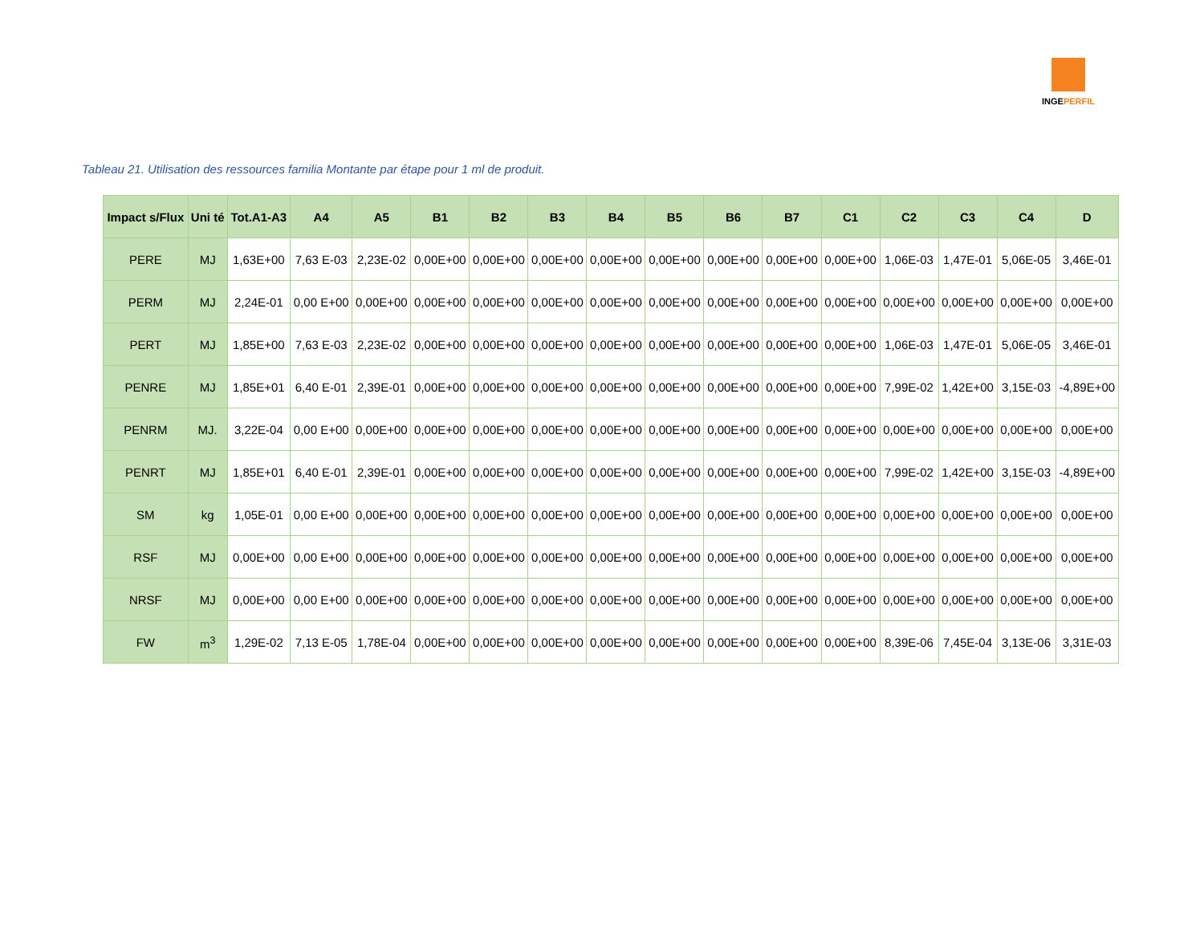INGEPERFIL
Tableau 21. Utilisation des ressources familia Montante par étape pour 1 ml de produit.
| Impact s/Flux | Uni té | Tot.A1-A3 | A4 | A5 | B1 | B2 | B3 | B4 | B5 | B6 | B7 | C1 | C2 | C3 | C4 | D |
| --- | --- | --- | --- | --- | --- | --- | --- | --- | --- | --- | --- | --- | --- | --- | --- | --- |
| PERE | MJ | 1,63E+00 | 7,63 E-03 | 2,23E-02 | 0,00E+00 | 0,00E+00 | 0,00E+00 | 0,00E+00 | 0,00E+00 | 0,00E+00 | 0,00E+00 | 0,00E+00 | 1,06E-03 | 1,47E-01 | 5,06E-05 | 3,46E-01 |
| PERM | MJ | 2,24E-01 | 0,00 E+00 | 0,00E+00 | 0,00E+00 | 0,00E+00 | 0,00E+00 | 0,00E+00 | 0,00E+00 | 0,00E+00 | 0,00E+00 | 0,00E+00 | 0,00E+00 | 0,00E+00 | 0,00E+00 | 0,00E+00 |
| PERT | MJ | 1,85E+00 | 7,63 E-03 | 2,23E-02 | 0,00E+00 | 0,00E+00 | 0,00E+00 | 0,00E+00 | 0,00E+00 | 0,00E+00 | 0,00E+00 | 0,00E+00 | 1,06E-03 | 1,47E-01 | 5,06E-05 | 3,46E-01 |
| PENRE | MJ | 1,85E+01 | 6,40 E-01 | 2,39E-01 | 0,00E+00 | 0,00E+00 | 0,00E+00 | 0,00E+00 | 0,00E+00 | 0,00E+00 | 0,00E+00 | 0,00E+00 | 7,99E-02 | 1,42E+00 | 3,15E-03 | -4,89E+00 |
| PENRM | MJ. | 3,22E-04 | 0,00 E+00 | 0,00E+00 | 0,00E+00 | 0,00E+00 | 0,00E+00 | 0,00E+00 | 0,00E+00 | 0,00E+00 | 0,00E+00 | 0,00E+00 | 0,00E+00 | 0,00E+00 | 0,00E+00 | 0,00E+00 |
| PENRT | MJ | 1,85E+01 | 6,40 E-01 | 2,39E-01 | 0,00E+00 | 0,00E+00 | 0,00E+00 | 0,00E+00 | 0,00E+00 | 0,00E+00 | 0,00E+00 | 0,00E+00 | 7,99E-02 | 1,42E+00 | 3,15E-03 | -4,89E+00 |
| SM | kg | 1,05E-01 | 0,00 E+00 | 0,00E+00 | 0,00E+00 | 0,00E+00 | 0,00E+00 | 0,00E+00 | 0,00E+00 | 0,00E+00 | 0,00E+00 | 0,00E+00 | 0,00E+00 | 0,00E+00 | 0,00E+00 | 0,00E+00 |
| RSF | MJ | 0,00E+00 | 0,00 E+00 | 0,00E+00 | 0,00E+00 | 0,00E+00 | 0,00E+00 | 0,00E+00 | 0,00E+00 | 0,00E+00 | 0,00E+00 | 0,00E+00 | 0,00E+00 | 0,00E+00 | 0,00E+00 | 0,00E+00 |
| NRSF | MJ | 0,00E+00 | 0,00 E+00 | 0,00E+00 | 0,00E+00 | 0,00E+00 | 0,00E+00 | 0,00E+00 | 0,00E+00 | 0,00E+00 | 0,00E+00 | 0,00E+00 | 0,00E+00 | 0,00E+00 | 0,00E+00 | 0,00E+00 |
| FW | m<sup>3</sup> | 1,29E-02 | 7,13 E-05 | 1,78E-04 | 0,00E+00 | 0,00E+00 | 0,00E+00 | 0,00E+00 | 0,00E+00 | 0,00E+00 | 0,00E+00 | 0,00E+00 | 8,39E-06 | 7,45E-04 | 3,13E-06 | 3,31E-03 |